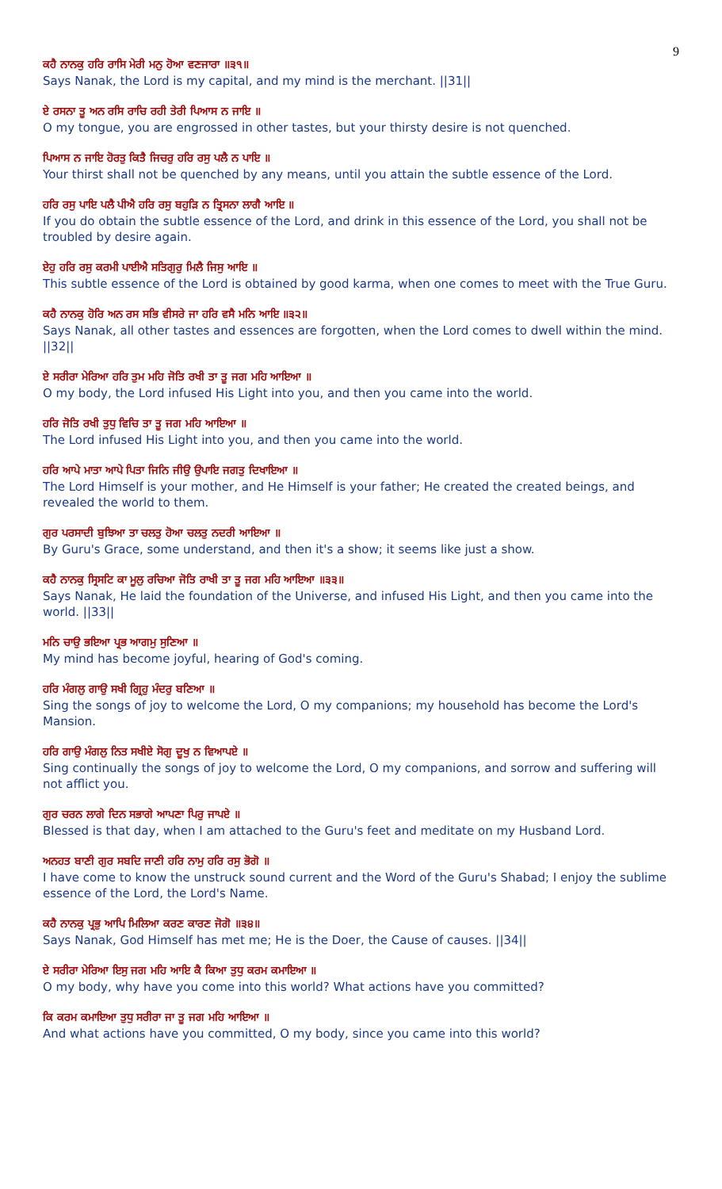9
ਕਹੈ ਨਾਨਕੁ ਹਰਿ ਰਾਸਿ ਮੇਰੀ ਮਨੁ ਹੋਆ ਵਣਜਾਰਾ ॥੩੧॥
Says Nanak, the Lord is my capital, and my mind is the merchant. ||31||
ਏ ਰਸਨਾ ਤੂ ਅਨ ਰਸਿ ਰਾਚਿ ਰਹੀ ਤੇਰੀ ਪਿਆਸ ਨ ਜਾਇ ॥
O my tongue, you are engrossed in other tastes, but your thirsty desire is not quenched.
ਪਿਆਸ ਨ ਜਾਇ ਹੋਰਤੁ ਕਿਤੈ ਜਿਚਰੁ ਹਰਿ ਰਸੁ ਪਲੈ ਨ ਪਾਇ ॥
Your thirst shall not be quenched by any means, until you attain the subtle essence of the Lord.
ਹਰਿ ਰਸੁ ਪਾਇ ਪਲੈ ਪੀਐ ਹਰਿ ਰਸੁ ਬਹੁੜਿ ਨ ਤ੍ਰਿਸਨਾ ਲਾਗੈ ਆਇ ॥
If you do obtain the subtle essence of the Lord, and drink in this essence of the Lord, you shall not be troubled by desire again.
ਏਹੁ ਹਰਿ ਰਸੁ ਕਰਮੀ ਪਾਈਐ ਸਤਿਗੁਰੁ ਮਿਲੈ ਜਿਸੁ ਆਇ ॥
This subtle essence of the Lord is obtained by good karma, when one comes to meet with the True Guru.
ਕਹੈ ਨਾਨਕੁ ਹੋਰਿ ਅਨ ਰਸ ਸਭਿ ਵੀਸਰੇ ਜਾ ਹਰਿ ਵਸੈ ਮਨਿ ਆਇ ॥੩੨॥
Says Nanak, all other tastes and essences are forgotten, when the Lord comes to dwell within the mind. ||32||
ਏ ਸਰੀਰਾ ਮੇਰਿਆ ਹਰਿ ਤੁਮ ਮਹਿ ਜੋਤਿ ਰਖੀ ਤਾ ਤੂ ਜਗ ਮਹਿ ਆਇਆ ॥
O my body, the Lord infused His Light into you, and then you came into the world.
ਹਰਿ ਜੋਤਿ ਰਖੀ ਤੁਧੁ ਵਿਚਿ ਤਾ ਤੂ ਜਗ ਮਹਿ ਆਇਆ ॥
The Lord infused His Light into you, and then you came into the world.
ਹਰਿ ਆਪੇ ਮਾਤਾ ਆਪੇ ਪਿਤਾ ਜਿਨਿ ਜੀਉ ਉਪਾਇ ਜਗਤੁ ਦਿਖਾਇਆ ॥
The Lord Himself is your mother, and He Himself is your father; He created the created beings, and revealed the world to them.
ਗੁਰ ਪਰਸਾਦੀ ਬੁਝਿਆ ਤਾ ਚਲਤੁ ਹੋਆ ਚਲਤੁ ਨਦਰੀ ਆਇਆ ॥
By Guru's Grace, some understand, and then it's a show; it seems like just a show.
ਕਹੈ ਨਾਨਕੁ ਸ੍ਰਿਸਟਿ ਕਾ ਮੂਲੁ ਰਚਿਆ ਜੋਤਿ ਰਾਖੀ ਤਾ ਤੂ ਜਗ ਮਹਿ ਆਇਆ ॥੩੩॥
Says Nanak, He laid the foundation of the Universe, and infused His Light, and then you came into the world. ||33||
ਮਨਿ ਚਾਉ ਭਇਆ ਪ੍ਰਭ ਆਗਮੁ ਸੁਣਿਆ ॥
My mind has become joyful, hearing of God's coming.
ਹਰਿ ਮੰਗਲੁ ਗਾਉ ਸਖੀ ਗ੍ਰਿਹੁ ਮੰਦਰੁ ਬਣਿਆ ॥
Sing the songs of joy to welcome the Lord, O my companions; my household has become the Lord's Mansion.
ਹਰਿ ਗਾਉ ਮੰਗਲੁ ਨਿਤ ਸਖੀਏ ਸੋਗੁ ਦੂਖੁ ਨ ਵਿਆਪਏ ॥
Sing continually the songs of joy to welcome the Lord, O my companions, and sorrow and suffering will not afflict you.
ਗੁਰ ਚਰਨ ਲਾਗੇ ਦਿਨ ਸਭਾਗੇ ਆਪਣਾ ਪਿਰੁ ਜਾਪਏ ॥
Blessed is that day, when I am attached to the Guru's feet and meditate on my Husband Lord.
ਅਨਹਤ ਬਾਣੀ ਗੁਰ ਸਬਦਿ ਜਾਣੀ ਹਰਿ ਨਾਮੁ ਹਰਿ ਰਸੁ ਭੋਗੋ ॥
I have come to know the unstruck sound current and the Word of the Guru's Shabad; I enjoy the sublime essence of the Lord, the Lord's Name.
ਕਹੈ ਨਾਨਕੁ ਪ੍ਰਭੁ ਆਪਿ ਮਿਲਿਆ ਕਰਣ ਕਾਰਣ ਜੋਗੋ ॥੩੪॥
Says Nanak, God Himself has met me; He is the Doer, the Cause of causes. ||34||
ਏ ਸਰੀਰਾ ਮੇਰਿਆ ਇਸੁ ਜਗ ਮਹਿ ਆਇ ਕੈ ਕਿਆ ਤੁਧੁ ਕਰਮ ਕਮਾਇਆ ॥
O my body, why have you come into this world? What actions have you committed?
ਕਿ ਕਰਮ ਕਮਾਇਆ ਤੁਧੁ ਸਰੀਰਾ ਜਾ ਤੂ ਜਗ ਮਹਿ ਆਇਆ ॥
And what actions have you committed, O my body, since you came into this world?